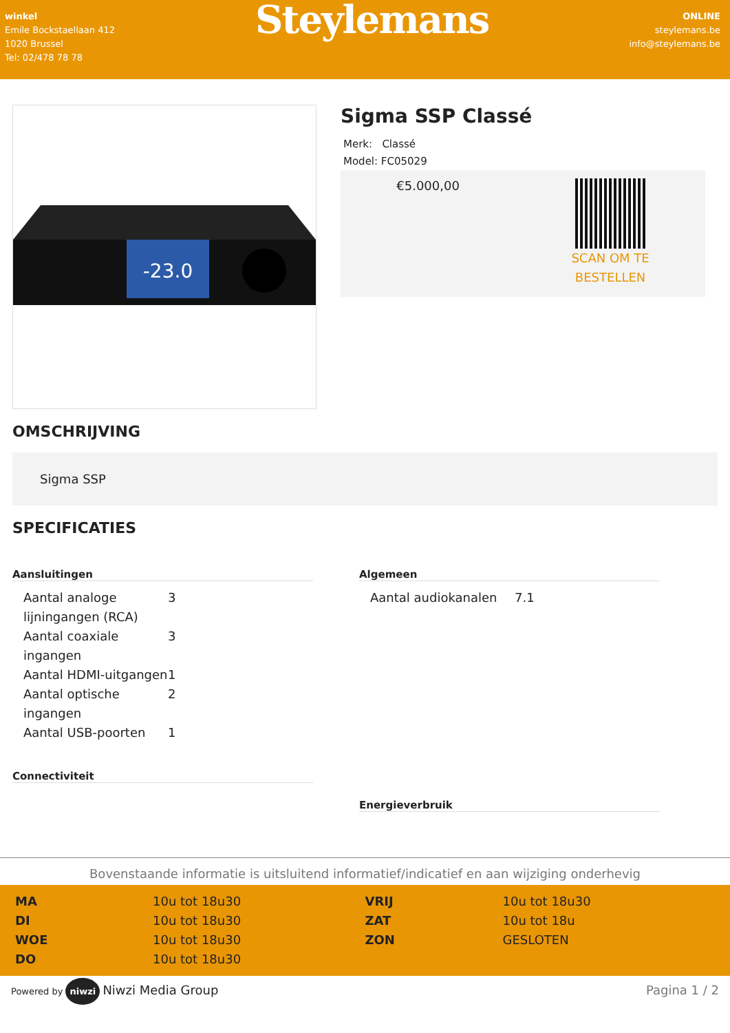winkel
Emile Bockstaellaan 412
1020 Brussel
Tel: 02/478 78 78
Steylemans
ONLINE
steylemans.be
info@steylemans.be
-23.0
Sigma SSP Classé
Merk: Classé
Model: FC05029
€5.000,00
SCAN OM TE
BESTELLEN
OMSCHRIJVING
Sigma SSP
SPECIFICATIES
Aansluitingen
| Aantal analoge lijningangen (RCA) | 3 |
| Aantal coaxiale ingangen | 3 |
| Aantal HDMI-uitgangen | 1 |
| Aantal optische ingangen | 2 |
| Aantal USB-poorten | 1 |
Connectiviteit
Algemeen
| Aantal audiokanalen | 7.1 |
Energieverbruik
Bovenstaande informatie is uitsluitend informatief/indicatief en aan wijziging onderhevig
| MA | 10u tot 18u30 |
| DI | 10u tot 18u30 |
| WOE | 10u tot 18u30 |
| DO | 10u tot 18u30 |
| VRIJ | 10u tot 18u30 |
| ZAT | 10u tot 18u |
| ZON | GESLOTEN |
Powered by niwzi Niwzi Media Group
Pagina 1 / 2